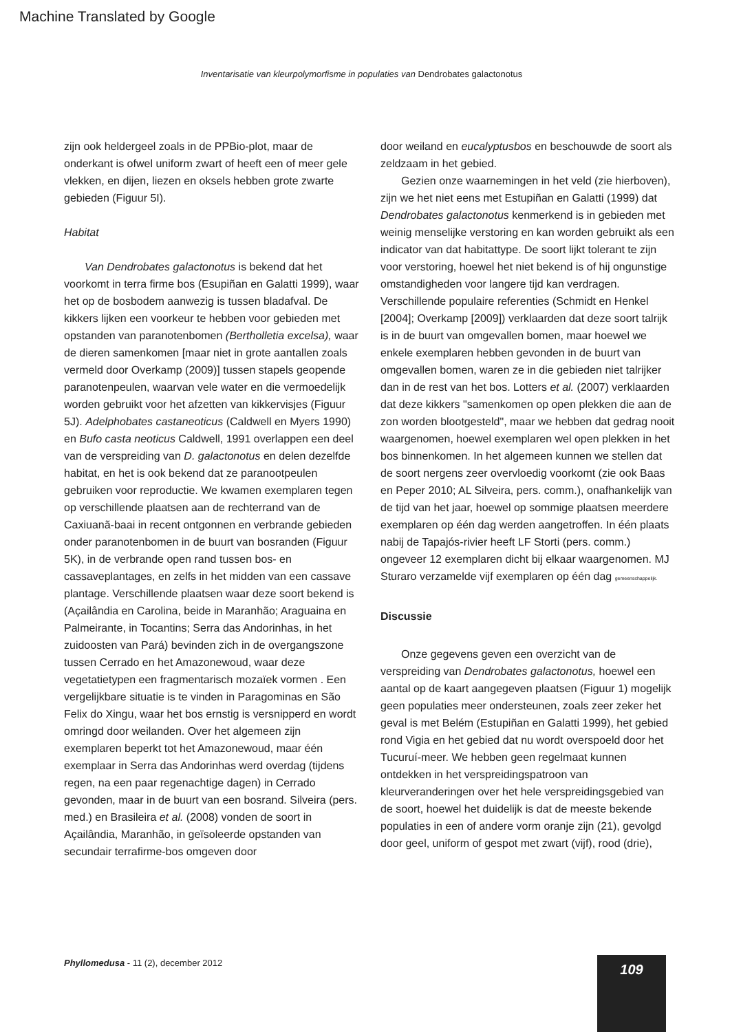Machine Translated by Google
Inventarisatie van kleurpolymorfisme in populaties van Dendrobates galactonotus
zijn ook heldergeel zoals in de PPBio-plot, maar de onderkant is ofwel uniform zwart of heeft een of meer gele vlekken, en dijen, liezen en oksels hebben grote zwarte gebieden (Figuur 5I).
Habitat
Van Dendrobates galactonotus is bekend dat het voorkomt in terra firme bos (Esupiñan en Galatti 1999), waar het op de bosbodem aanwezig is tussen bladafval. De kikkers lijken een voorkeur te hebben voor gebieden met opstanden van paranotenbomen (Bertholletia excelsa), waar de dieren samenkomen [maar niet in grote aantallen zoals vermeld door Overkamp (2009)] tussen stapels geopende paranotenpeulen, waarvan vele water en die vermoedelijk worden gebruikt voor het afzetten van kikkervisjes (Figuur 5J). Adelphobates castaneoticus (Caldwell en Myers 1990) en Bufo casta neoticus Caldwell, 1991 overlappen een deel van de verspreiding van D. galactonotus en delen dezelfde habitat, en het is ook bekend dat ze paranootpeulen gebruiken voor reproductie. We kwamen exemplaren tegen op verschillende plaatsen aan de rechterrand van de Caxiuanã-baai in recent ontgonnen en verbrande gebieden onder paranotenbomen in de buurt van bosranden (Figuur 5K), in de verbrande open rand tussen bos- en cassaveplantages, en zelfs in het midden van een cassave plantage. Verschillende plaatsen waar deze soort bekend is (Açailândia en Carolina, beide in Maranhão; Araguaina en Palmeirante, in Tocantins; Serra das Andorinhas, in het zuidoosten van Pará) bevinden zich in de overgangszone tussen Cerrado en het Amazonewoud, waar deze vegetatietypen een fragmentarisch mozaïek vormen . Een vergelijkbare situatie is te vinden in Paragominas en São Felix do Xingu, waar het bos ernstig is versnipperd en wordt omringd door weilanden. Over het algemeen zijn exemplaren beperkt tot het Amazonewoud, maar één exemplaar in Serra das Andorinhas werd overdag (tijdens regen, na een paar regenachtige dagen) in Cerrado gevonden, maar in de buurt van een bosrand. Silveira (pers. med.) en Brasileira et al. (2008) vonden de soort in Açailândia, Maranhão, in geïsoleerde opstanden van secundair terrafirme-bos omgeven door
door weiland en eucalyptusbos en beschouwde de soort als zeldzaam in het gebied.
Gezien onze waarnemingen in het veld (zie hierboven), zijn we het niet eens met Estupiñan en Galatti (1999) dat Dendrobates galactonotus kenmerkend is in gebieden met weinig menselijke verstoring en kan worden gebruikt als een indicator van dat habitattype. De soort lijkt tolerant te zijn voor verstoring, hoewel het niet bekend is of hij ongunstige omstandigheden voor langere tijd kan verdragen. Verschillende populaire referenties (Schmidt en Henkel [2004]; Overkamp [2009]) verklaarden dat deze soort talrijk is in de buurt van omgevallen bomen, maar hoewel we enkele exemplaren hebben gevonden in de buurt van omgevallen bomen, waren ze in die gebieden niet talrijker dan in de rest van het bos. Lotters et al. (2007) verklaarden dat deze kikkers "samenkomen op open plekken die aan de zon worden blootgesteld", maar we hebben dat gedrag nooit waargenomen, hoewel exemplaren wel open plekken in het bos binnenkomen. In het algemeen kunnen we stellen dat de soort nergens zeer overvloedig voorkomt (zie ook Baas en Peper 2010; AL Silveira, pers. comm.), onafhankelijk van de tijd van het jaar, hoewel op sommige plaatsen meerdere exemplaren op één dag werden aangetroffen. In één plaats nabij de Tapajós-rivier heeft LF Storti (pers. comm.) ongeveer 12 exemplaren dicht bij elkaar waargenomen. MJ Sturaro verzamelde vijf exemplaren op één dag gemeenschappelijk.
Discussie
Onze gegevens geven een overzicht van de verspreiding van Dendrobates galactonotus, hoewel een aantal op de kaart aangegeven plaatsen (Figuur 1) mogelijk geen populaties meer ondersteunen, zoals zeer zeker het geval is met Belém (Estupiñan en Galatti 1999), het gebied rond Vigia en het gebied dat nu wordt overspoeld door het Tucuruí-meer. We hebben geen regelmaat kunnen ontdekken in het verspreidingspatroon van kleurveranderingen over het hele verspreidingsgebied van de soort, hoewel het duidelijk is dat de meeste bekende populaties in een of andere vorm oranje zijn (21), gevolgd door geel, uniform of gespot met zwart (vijf), rood (drie),
Phyllomedusa - 11 (2), december 2012
109